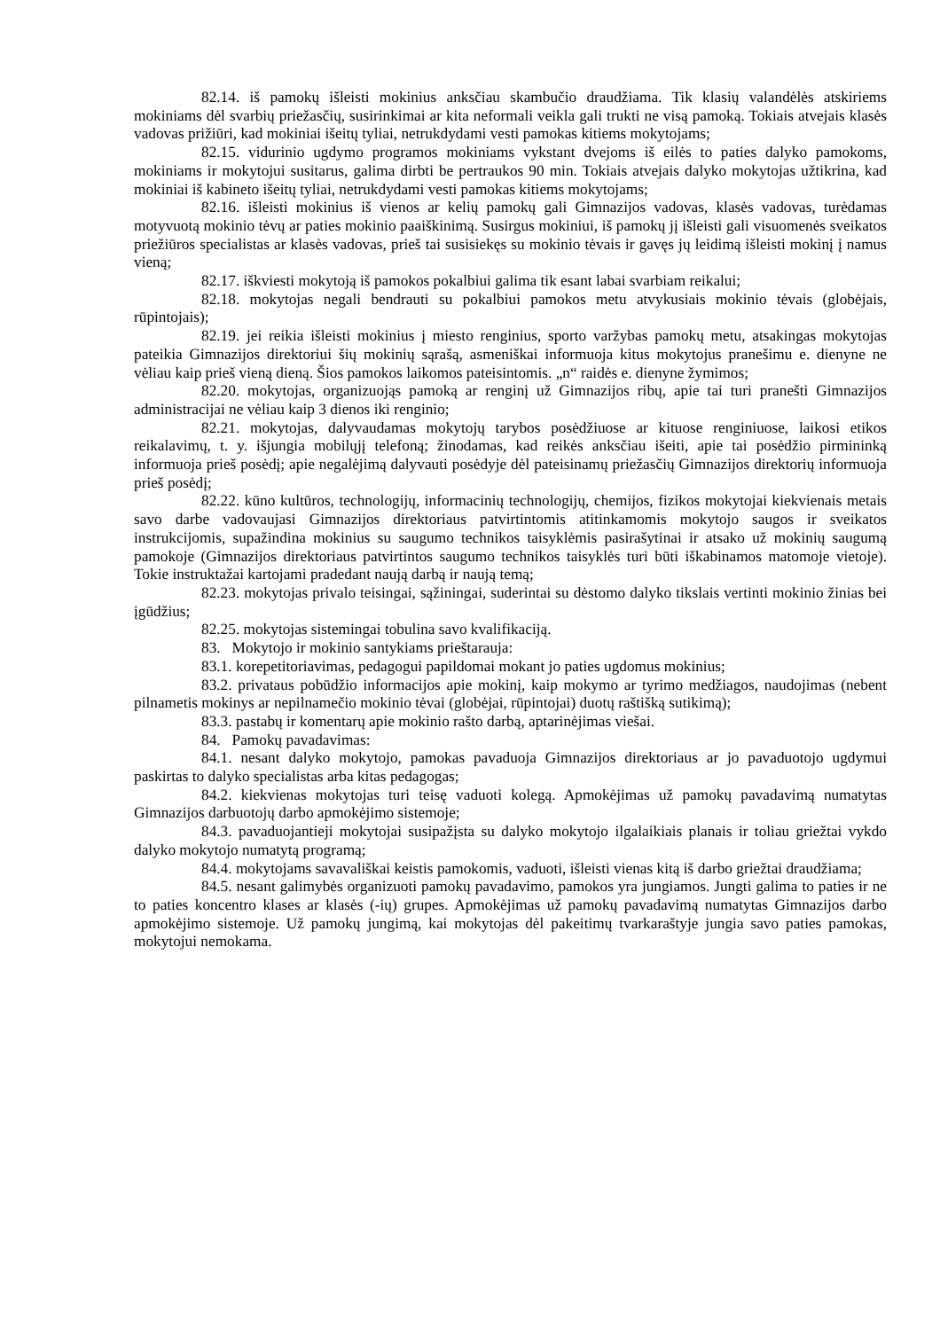82.14. iš pamokų išleisti mokinius anksčiau skambučio draudžiama. Tik klasių valandėlės atskiriems mokiniams dėl svarbių priežasčių, susirinkimai ar kita neformali veikla gali trukti ne visą pamoką. Tokiais atvejais klasės vadovas prižiūri, kad mokiniai išeitų tyliai, netrukdydami vesti pamokas kitiems mokytojams;
82.15. vidurinio ugdymo programos mokiniams vykstant dvejoms iš eilės to paties dalyko pamokoms, mokiniams ir mokytojui susitarus, galima dirbti be pertraukos 90 min. Tokiais atvejais dalyko mokytojas užtikrina, kad mokiniai iš kabineto išeitų tyliai, netrukdydami vesti pamokas kitiems mokytojams;
82.16. išleisti mokinius iš vienos ar kelių pamokų gali Gimnazijos vadovas, klasės vadovas, turėdamas motyvuotą mokinio tėvų ar paties mokinio paaiškinimą. Susirgus mokiniui, iš pamokų jį išleisti gali visuomenės sveikatos priežiūros specialistas ar klasės vadovas, prieš tai susisiekęs su mokinio tėvais ir gavęs jų leidimą išleisti mokinį į namus vieną;
82.17. iškviesti mokytoją iš pamokos pokalbiui galima tik esant labai svarbiam reikalui;
82.18. mokytojas negali bendrauti su pokalbiui pamokos metu atvykusiais mokinio tėvais (globėjais, rūpintojais);
82.19. jei reikia išleisti mokinius į miesto renginius, sporto varžybas pamokų metu, atsakingas mokytojas pateikia Gimnazijos direktoriui šių mokinių sąrašą, asmeniškai informuoja kitus mokytojus pranešimu e. dienyne ne vėliau kaip prieš vieną dieną. Šios pamokos laikomos pateisintomis. „n“ raidės e. dienyne žymimos;
82.20. mokytojas, organizuojąs pamoką ar renginį už Gimnazijos ribų, apie tai turi pranešti Gimnazijos administracijai ne vėliau kaip 3 dienos iki renginio;
82.21. mokytojas, dalyvaudamas mokytojų tarybos posėdžiuose ar kituose renginiuose, laikosi etikos reikalavimų, t. y. išjungia mobilųjį telefoną; žinodamas, kad reikės anksčiau išeiti, apie tai posėdžio pirmininką informuoja prieš posėdį; apie negalėjimą dalyvauti posėdyje dėl pateisinamų priežasčių Gimnazijos direktorių informuoja prieš posėdį;
82.22. kūno kultūros, technologijų, informacinių technologijų, chemijos, fizikos mokytojai kiekvienais metais savo darbe vadovaujasi Gimnazijos direktoriaus patvirtintomis atitinkamomis mokytojo saugos ir sveikatos instrukcijomis, supažindina mokinius su saugumo technikos taisyklėmis pasirašytinai ir atsako už mokinių saugumą pamokoje (Gimnazijos direktoriaus patvirtintos saugumo technikos taisyklės turi būti iškabinamos matomoje vietoje). Tokie instruktažai kartojami pradedant naują darbą ir naują temą;
82.23. mokytojas privalo teisingai, sąžiningai, suderintai su dėstomo dalyko tikslais vertinti mokinio žinias bei įgūdžius;
82.25. mokytojas sistemingai tobulina savo kvalifikaciją.
83. Mokytojo ir mokinio santykiams prieštarauja:
83.1. korepetitoriavimas, pedagogui papildomai mokant jo paties ugdomus mokinius;
83.2. privataus pobūdžio informacijos apie mokinį, kaip mokymo ar tyrimo medžiagos, naudojimas (nebent pilnametis mokinys ar nepilnamečio mokinio tėvai (globėjai, rūpintojai) duotų raštišką sutikimą);
83.3. pastabų ir komentarų apie mokinio rašto darbą, aptarinėjimas viešai.
84. Pamokų pavadavimas:
84.1. nesant dalyko mokytojo, pamokas pavaduoja Gimnazijos direktoriaus ar jo pavaduotojo ugdymui paskirtas to dalyko specialistas arba kitas pedagogas;
84.2. kiekvienas mokytojas turi teisę vaduoti kolegą. Apmokėjimas už pamokų pavadavimą numatytas Gimnazijos darbuotojų darbo apmokėjimo sistemoje;
84.3. pavaduojantieji mokytojai susipažįsta su dalyko mokytojo ilgalaikiais planais ir toliau griežtai vykdo dalyko mokytojo numatytą programą;
84.4. mokytojams savavališkai keistis pamokomis, vaduoti, išleisti vienas kitą iš darbo griežtai draudžiama;
84.5. nesant galimybės organizuoti pamokų pavadavimo, pamokos yra jungiamos. Jungti galima to paties ir ne to paties koncentro klases ar klasės (-ių) grupes. Apmokėjimas už pamokų pavadavimą numatytas Gimnazijos darbo apmokėjimo sistemoje. Už pamokų jungimą, kai mokytojas dėl pakeitimų tvarkaraštyje jungia savo paties pamokas, mokytojui nemokama.